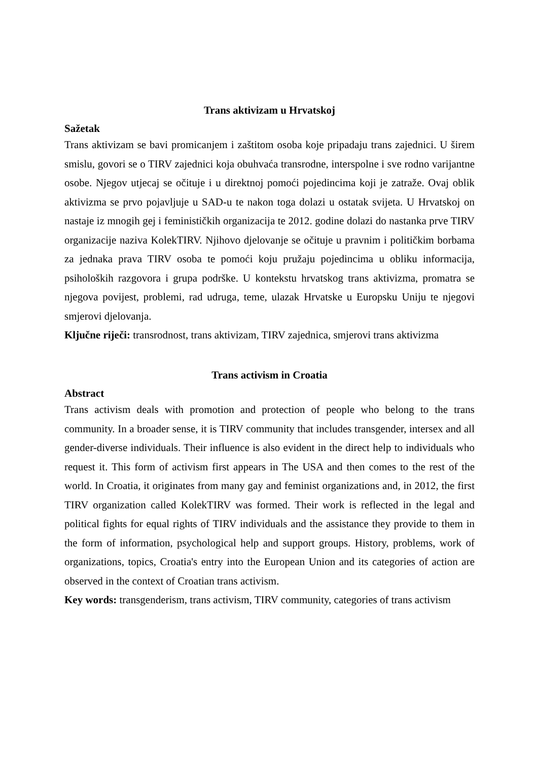Trans aktivizam u Hrvatskoj
Sažetak
Trans aktivizam se bavi promicanjem i zaštitom osoba koje pripadaju trans zajednici. U širem smislu, govori se o TIRV zajednici koja obuhvaća transrodne, interspolne i sve rodno varijantne osobe. Njegov utjecaj se očituje i u direktnoj pomoći pojedincima koji je zatraže. Ovaj oblik aktivizma se prvo pojavljuje u SAD-u te nakon toga dolazi u ostatak svijeta. U Hrvatskoj on nastaje iz mnogih gej i feminističkih organizacija te 2012. godine dolazi do nastanka prve TIRV organizacije naziva KolekTIRV. Njihovo djelovanje se očituje u pravnim i političkim borbama za jednaka prava TIRV osoba te pomoći koju pružaju pojedincima u obliku informacija, psiholoških razgovora i grupa podrške. U kontekstu hrvatskog trans aktivizma, promatra se njegova povijest, problemi, rad udruga, teme, ulazak Hrvatske u Europsku Uniju te njegovi smjerovi djelovanja.
Ključne riječi: transrodnost, trans aktivizam, TIRV zajednica, smjerovi trans aktivizma
Trans activism in Croatia
Abstract
Trans activism deals with promotion and protection of people who belong to the trans community. In a broader sense, it is TIRV community that includes transgender, intersex and all gender-diverse individuals. Their influence is also evident in the direct help to individuals who request it. This form of activism first appears in The USA and then comes to the rest of the world. In Croatia, it originates from many gay and feminist organizations and, in 2012, the first TIRV organization called KolekTIRV was formed. Their work is reflected in the legal and political fights for equal rights of TIRV individuals and the assistance they provide to them in the form of information, psychological help and support groups. History, problems, work of organizations, topics, Croatia's entry into the European Union and its categories of action are observed in the context of Croatian trans activism.
Key words: transgenderism, trans activism, TIRV community, categories of trans activism